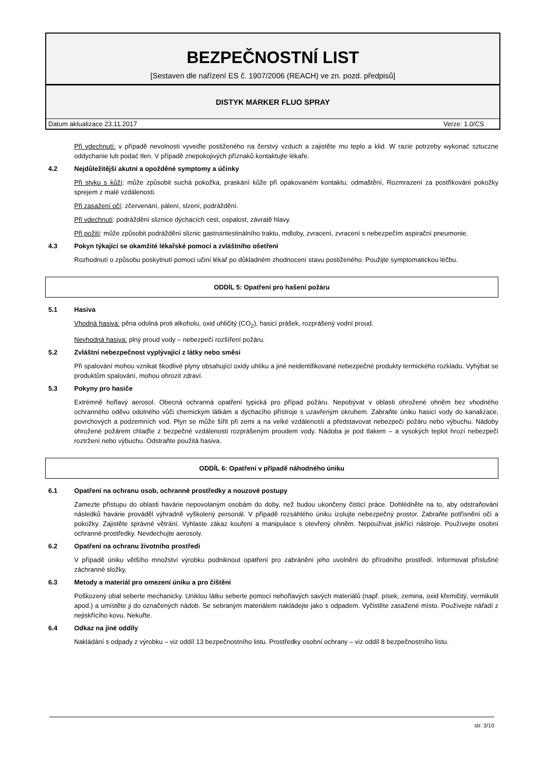BEZPEČNOSTNÍ LIST
[Sestaven dle nařízení ES č. 1907/2006 (REACH) ve zn. pozd. předpisů]
DISTYK MARKER FLUO SPRAY
Datum aktualizace 23.11.2017 Verze: 1.0/CS
Při vdechnutí: v případě nevolnosti vyveďte postiženého na čerstvý vzduch a zajistěte mu teplo a klid. W razie potrzeby wykonać sztuczne oddychanie lub podać tlen. V případě znepokojivých příznaků kontaktujte lékaře.
4.2 Nejdůležitější akutní a opožděné symptomy a účinky
Při styku s kůží: může způsobit suchá pokožka, praskání kůže při opakovaném kontaktu; odmaštění, Rozmrazení za postřikování pokožky sprejem z malé vzdálenosti.
Při zasažení očí: zčervenání, pálení, slzení, podráždění.
Při vdechnutí: podráždění sliznice dýchacích cest, ospalost, závratě hlavy.
Při požití: může způsobit podráždění sliznic gastrointestinálního traktu, mdloby, zvracení, zvracení s nebezpečím aspirační pneumonie.
4.3 Pokyn týkající se okamžité lékařské pomoci a zvláštního ošetření
Rozhodnutí o způsobu poskytnutí pomoci učiní lékař po důkladném zhodnocení stavu postiženého. Použijte symptomatickou léčbu.
ODDÍL 5: Opatření pro hašení požáru
5.1 Hasiva
Vhodná hasiva: pěna odolná proti alkoholu, oxid uhličitý (CO<sub>2</sub>), hasicí prášek, rozprášený vodní proud.
Nevhodná hasiva: plný proud vody – nebezpečí rozšíření požáru.
5.2 Zvláštní nebezpečnost vyplývající z látky nebo směsi
Při spalování mohou vznikat škodlivé plyny obsahující oxidy uhlíku a jiné neidentifikované nebezpečné produkty termického rozkladu. Vyhýbat se produktům spalování, mohou ohrozit zdraví.
5.3 Pokyny pro hasiče
Extrémně hořlavý aerosol. Obecná ochranná opatření typická pro případ požáru. Nepobývat v oblasti ohrožené ohněm bez vhodného ochranného oděvu odolného vůči chemickým látkám a dýchacího přístroje s uzavřeným okruhem. Zabraňte úniku hasicí vody do kanalizace, povrchových a podzemních vod. Plyn se může šířit při zemi a na velké vzdálenosti a představovat nebezpečí požáru nebo výbuchu. Nádoby ohrožené požárem chlaďte z bezpečné vzdálenosti rozprášeným proudem vody. Nádoba je pod tlakem – a vysokých teplot hrozí nebezpečí roztržení nebo výbuchu. Odstraňte použitá hasiva.
ODDÍL 6: Opatření v případě náhodného úniku
6.1 Opatření na ochranu osob, ochranné prostředky a nouzové postupy
Zamezte přístupu do oblasti havárie nepovolaným osobám do doby, než budou ukončeny čisticí práce. Dohlédněte na to, aby odstraňování následků havárie prováděl výhradně vyškolený personál. V případě rozsáhlého úniku izolujte nebezpečný prostor. Zabraňte potřísnění očí a pokožky. Zajistěte správné větrání. Vyhlaste zákaz kouření a manipulace s otevřený ohněm. Nepoužívat jiskřící nástroje. Používejte osobní ochranné prostředky. Nevdechujte aerosoly.
6.2 Opatření na ochranu životního prostředí
V případě úniku většího množství výrobku podniknout opatření pro zabránění jeho uvolnění do přírodního prostředí. Informovat příslušné záchranné složky.
6.3 Metody a materiál pro omezení úniku a pro čištění
Poškozený obal seberte mechanicky. Uniklou látku seberte pomocí nehořlavých savých materiálů (např. písek, zemina, oxid křemičitý, vermikulit apod.) a umístěte ji do označených nádob. Se sebraným materiálem nakládejte jako s odpadem. Vyčistěte zasažené místo. Používejte nářadí z nejiskřícího kovu. Nekuřte.
6.4 Odkaz na jiné oddíly
Nakládání s odpady z výrobku – viz oddíl 13 bezpečnostního listu. Prostředky osobní ochrany – viz oddíl 8 bezpečnostního listu.
str. 3/10